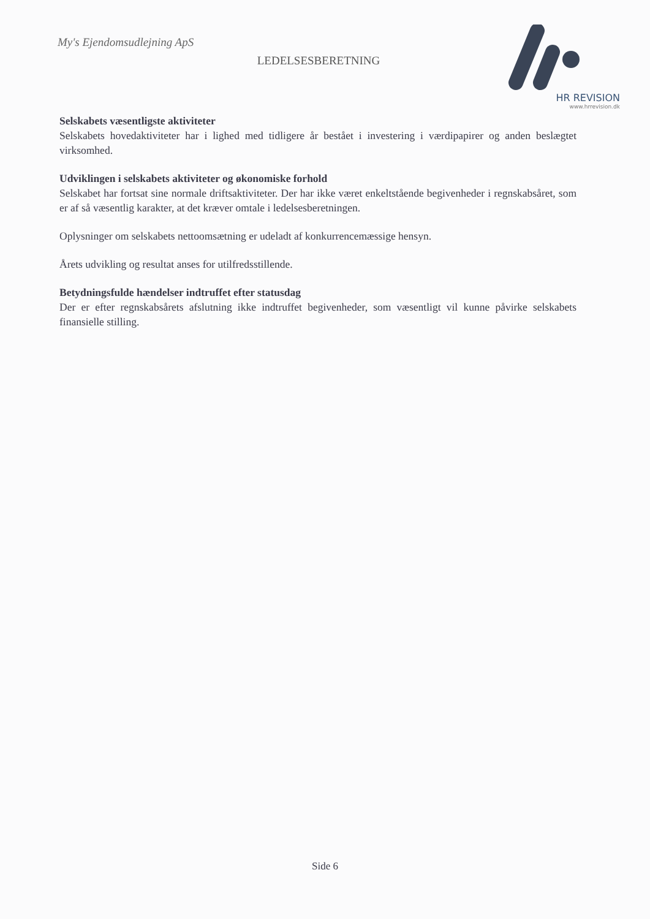My's Ejendomsudlejning ApS
LEDELSESBERETNING
HR REVISION
www.hrrevision.dk
Selskabets væsentligste aktiviteter
Selskabets hovedaktiviteter har i lighed med tidligere år bestået i investering i værdipapirer og anden beslægtet virksomhed.
Udviklingen i selskabets aktiviteter og økonomiske forhold
Selskabet har fortsat sine normale driftsaktiviteter. Der har ikke været enkeltstående begivenheder i regnskabsåret, som er af så væsentlig karakter, at det kræver omtale i ledelsesberetningen.
Oplysninger om selskabets nettoomsætning er udeladt af konkurrencemæssige hensyn.
Årets udvikling og resultat anses for utilfredsstillende.
Betydningsfulde hændelser indtruffet efter statusdag
Der er efter regnskabsårets afslutning ikke indtruffet begivenheder, som væsentligt vil kunne påvirke selskabets finansielle stilling.
Side 6